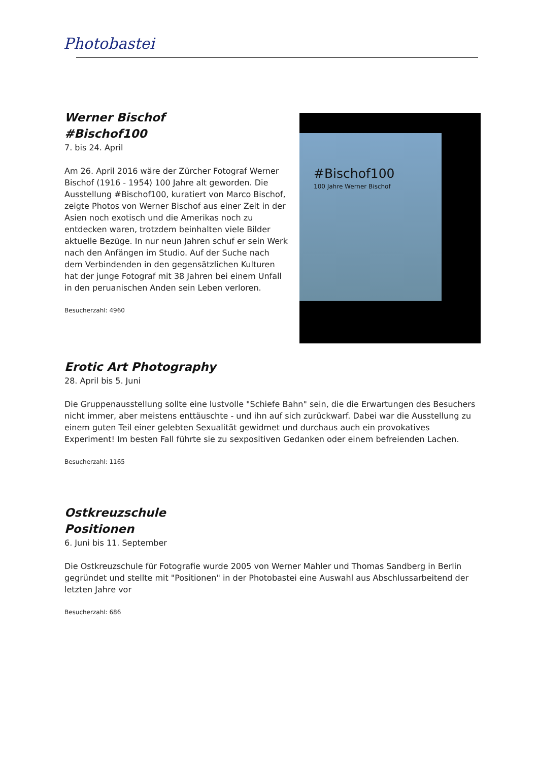Photobastei
Werner Bischof
#Bischof100
7. bis 24. April
Am 26. April 2016 wäre der Zürcher Fotograf Werner Bischof (1916 - 1954) 100 Jahre alt geworden. Die Ausstellung #Bischof100, kuratiert von Marco Bischof, zeigte Photos von Werner Bischof aus einer Zeit in der Asien noch exotisch und die Amerikas noch zu entdecken waren, trotzdem beinhalten viele Bilder aktuelle Bezüge. In nur neun Jahren schuf er sein Werk nach den Anfängen im Studio. Auf der Suche nach dem Verbindenden in den gegensätzlichen Kulturen hat der junge Fotograf mit 38 Jahren bei einem Unfall in den peruanischen Anden sein Leben verloren.
Besucherzahl: 4960
#Bischof100
100 Jahre Werner Bischof
Erotic Art Photography
28. April bis 5. Juni
Die Gruppenausstellung sollte eine lustvolle "Schiefe Bahn" sein, die die Erwartungen des Besuchers nicht immer, aber meistens enttäuschte - und ihn auf sich zurückwarf. Dabei war die Ausstellung zu einem guten Teil einer gelebten Sexualität gewidmet und durchaus auch ein provokatives Experiment! Im besten Fall führte sie zu sexpositiven Gedanken oder einem befreienden Lachen.
Besucherzahl: 1165
Ostkreuzschule
Positionen
6. Juni bis 11. September
Die Ostkreuzschule für Fotografie wurde 2005 von Werner Mahler und Thomas Sandberg in Berlin gegründet und stellte mit "Positionen" in der Photobastei eine Auswahl aus Abschlussarbeitend der letzten Jahre vor
Besucherzahl: 686